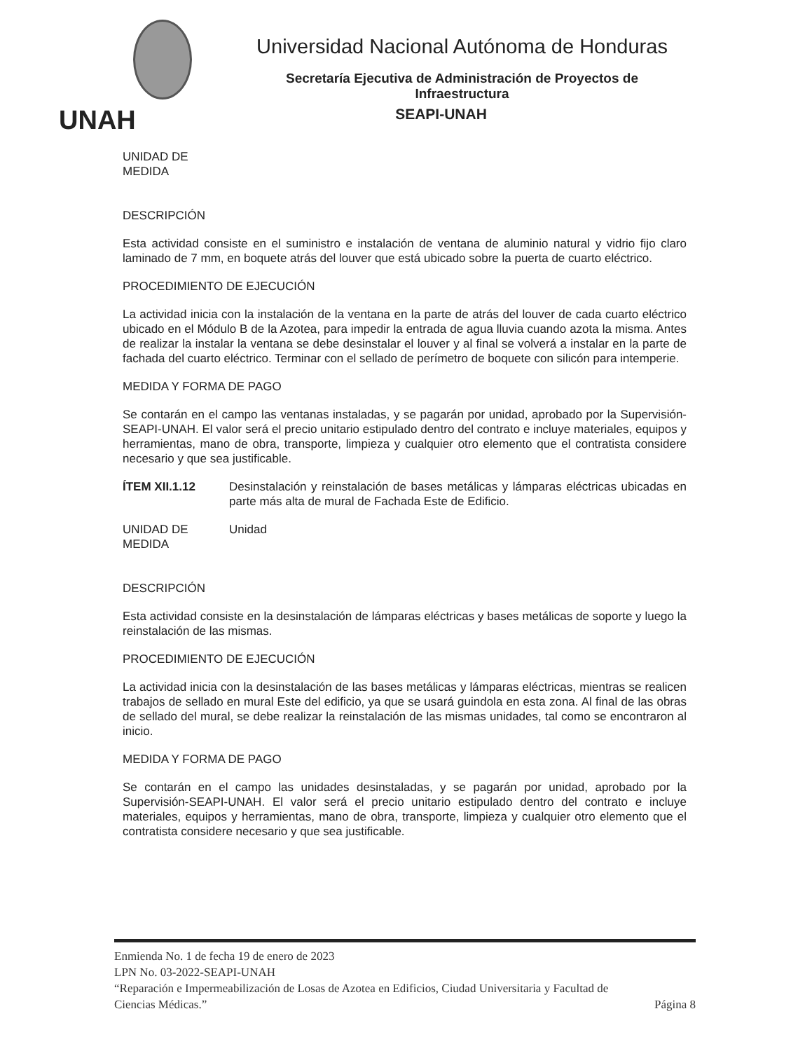UNAH
Universidad Nacional Autónoma de Honduras
Secretaría Ejecutiva de Administración de Proyectos de Infraestructura
SEAPI-UNAH
UNIDAD DE
MEDIDA
DESCRIPCIÓN
Esta actividad consiste en el suministro e instalación de ventana de aluminio natural y vidrio fijo claro laminado de 7 mm, en boquete atrás del louver que está ubicado sobre la puerta de cuarto eléctrico.
PROCEDIMIENTO DE EJECUCIÓN
La actividad inicia con la instalación de la ventana en la parte de atrás del louver de cada cuarto eléctrico ubicado en el Módulo B de la Azotea, para impedir la entrada de agua lluvia cuando azota la misma. Antes de realizar la instalar la ventana se debe desinstalar el louver y al final se volverá a instalar en la parte de fachada del cuarto eléctrico. Terminar con el sellado de perímetro de boquete con silicón para intemperie.
MEDIDA Y FORMA DE PAGO
Se contarán en el campo las ventanas instaladas, y se pagarán por unidad, aprobado por la Supervisión-SEAPI-UNAH. El valor será el precio unitario estipulado dentro del contrato e incluye materiales, equipos y herramientas, mano de obra, transporte, limpieza y cualquier otro elemento que el contratista considere necesario y que sea justificable.
ÍTEM XII.1.12 Desinstalación y reinstalación de bases metálicas y lámparas eléctricas ubicadas en parte más alta de mural de Fachada Este de Edificio.
UNIDAD DE
MEDIDA
Unidad
DESCRIPCIÓN
Esta actividad consiste en la desinstalación de lámparas eléctricas y bases metálicas de soporte y luego la reinstalación de las mismas.
PROCEDIMIENTO DE EJECUCIÓN
La actividad inicia con la desinstalación de las bases metálicas y lámparas eléctricas, mientras se realicen trabajos de sellado en mural Este del edificio, ya que se usará guindola en esta zona. Al final de las obras de sellado del mural, se debe realizar la reinstalación de las mismas unidades, tal como se encontraron al inicio.
MEDIDA Y FORMA DE PAGO
Se contarán en el campo las unidades desinstaladas, y se pagarán por unidad, aprobado por la Supervisión-SEAPI-UNAH. El valor será el precio unitario estipulado dentro del contrato e incluye materiales, equipos y herramientas, mano de obra, transporte, limpieza y cualquier otro elemento que el contratista considere necesario y que sea justificable.
Enmienda No. 1 de fecha 19 de enero de 2023
LPN No. 03-2022-SEAPI-UNAH
“Reparación e Impermeabilización de Losas de Azotea en Edificios, Ciudad Universitaria y Facultad de
Ciencias Médicas.” Página 8